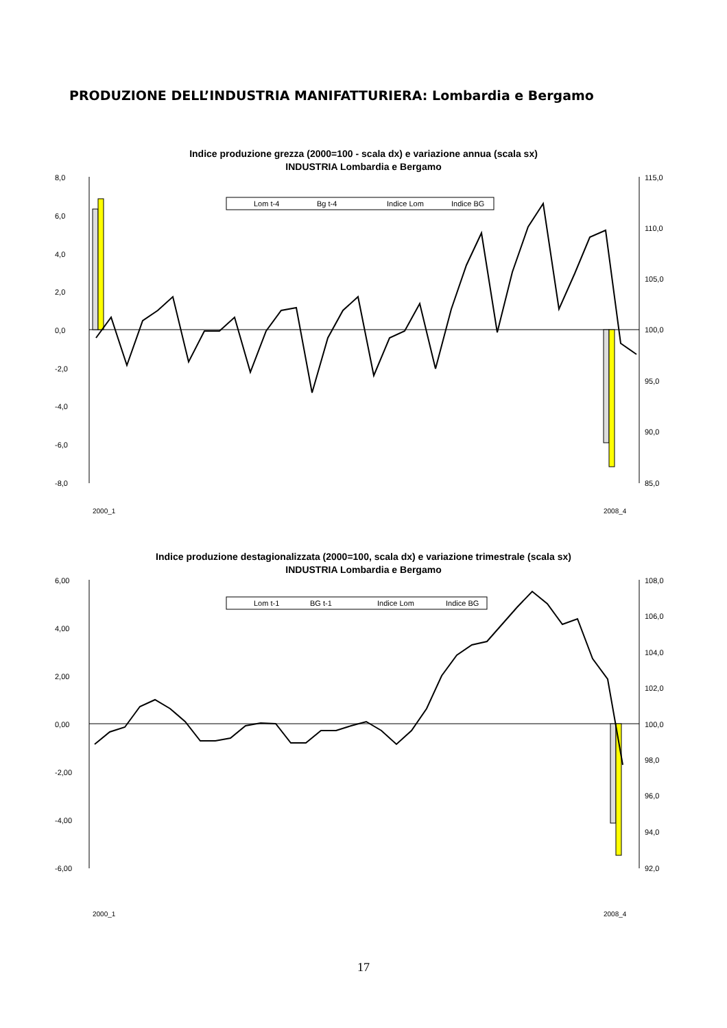PRODUZIONE DELL’INDUSTRIA MANIFATTURIERA: Lombardia e Bergamo
Indice produzione grezza (2000=100 - scala dx) e variazione annua (scala sx)
INDUSTRIA Lombardia e Bergamo
8,0
6,0
4,0
2,0
0,0
-2,0
-4,0
-6,0
-8,0
115,0
110,0
105,0
100,0
95,0
90,0
85,0
Lom t-4
Bg t-4
Indice Lom
Indice BG
2008_4
2000_1
Indice produzione destagionalizzata (2000=100, scala dx) e variazione trimestrale (scala sx)
INDUSTRIA Lombardia e Bergamo
6,00
4,00
2,00
0,00
-2,00
-4,00
-6,00
108,0
106,0
104,0
102,0
100,0
98,0
96,0
94,0
92,0
Lom t-1
BG t-1
Indice Lom
Indice BG
2008_4
2000_1
17